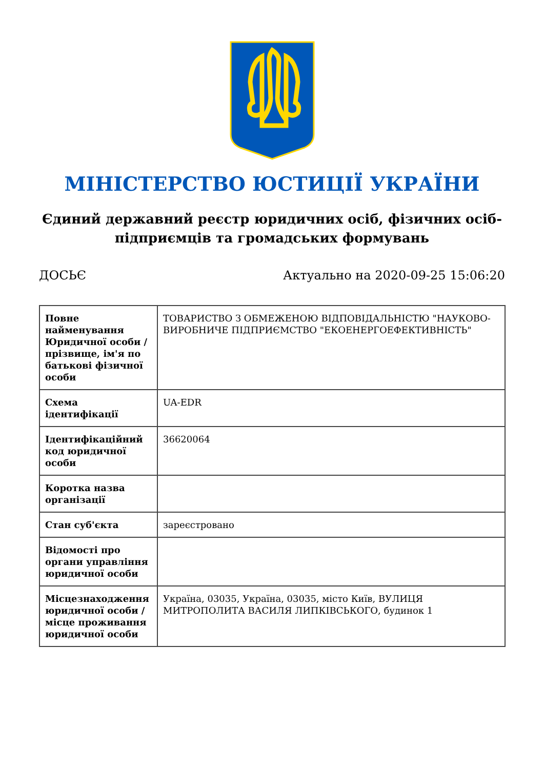МІНІСТЕРСТВО ЮСТИЦІЇ УКРАЇНИ
Єдиний державний реєстр юридичних осіб, фізичних осіб-підприємців та громадських формувань
ДОСЬЄ Актуально на 2020-09-25 15:06:20
| Повне найменування Юридичної особи / прізвище, ім'я по батькові фізичної особи | ТОВАРИСТВО З ОБМЕЖЕНОЮ ВІДПОВІДАЛЬНІСТЮ "НАУКОВО-ВИРОБНИЧЕ ПІДПРИЄМСТВО "ЕКОЕНЕРГОЕФЕКТИВНІСТЬ" |
| Схема ідентифікації | UA-EDR |
| Ідентифікаційний код юридичної особи | 36620064 |
| Коротка назва організації | |
| Стан суб'єкта | зареєстровано |
| Відомості про органи управління юридичної особи | |
| Місцезнаходження юридичної особи / місце проживання юридичної особи | Україна, 03035, Україна, 03035, місто Київ, ВУЛИЦЯ МИТРОПОЛИТА ВАСИЛЯ ЛИПКІВСЬКОГО, будинок 1 |